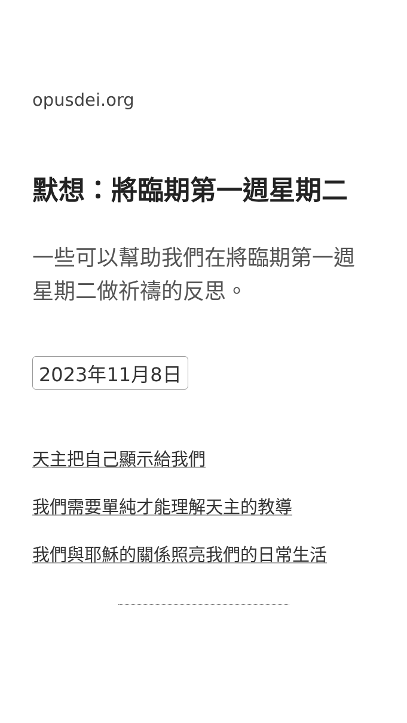opusdei.org
默想：將臨期第一週星期二
一些可以幫助我們在將臨期第一週星期二做祈禱的反思。
2023年11月8日
天主把自己顯示給我們
我們需要單純才能理解天主的教導
我們與耶穌的關係照亮我們的日常生活